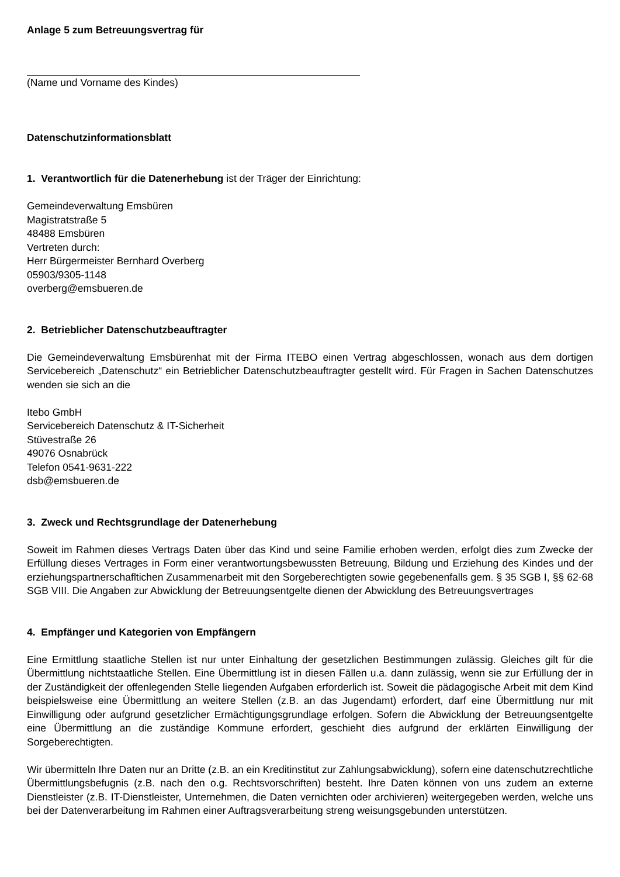Anlage 5 zum Betreuungsvertrag für
(Name und Vorname des Kindes)
Datenschutzinformationsblatt
1. Verantwortlich für die Datenerhebung ist der Träger der Einrichtung:
Gemeindeverwaltung Emsbüren
Magistratstraße 5
48488 Emsbüren
Vertreten durch:
Herr Bürgermeister Bernhard Overberg
05903/9305-1148
overberg@emsbueren.de
2. Betrieblicher Datenschutzbeauftragter
Die Gemeindeverwaltung Emsbürenhat mit der Firma ITEBO einen Vertrag abgeschlossen, wonach aus dem dortigen Servicebereich „Datenschutz“ ein Betrieblicher Datenschutzbeauftragter gestellt wird. Für Fragen in Sachen Datenschutzes wenden sie sich an die
Itebo GmbH
Servicebereich Datenschutz & IT-Sicherheit
Stüvestraße 26
49076 Osnabrück
Telefon 0541-9631-222
dsb@emsbueren.de
3. Zweck und Rechtsgrundlage der Datenerhebung
Soweit im Rahmen dieses Vertrags Daten über das Kind und seine Familie erhoben werden, erfolgt dies zum Zwecke der Erfüllung dieses Vertrages in Form einer verantwortungsbewussten Betreuung, Bildung und Erziehung des Kindes und der erziehungspartnerschafltichen Zusammenarbeit mit den Sorgeberechtigten sowie gegebenenfalls gem. § 35 SGB I, §§ 62-68 SGB VIII. Die Angaben zur Abwicklung der Betreuungsentgelte dienen der Abwicklung des Betreuungsvertrages
4. Empfänger und Kategorien von Empfängern
Eine Ermittlung staatliche Stellen ist nur unter Einhaltung der gesetzlichen Bestimmungen zulässig. Gleiches gilt für die Übermittlung nichtstaatliche Stellen. Eine Übermittlung ist in diesen Fällen u.a. dann zulässig, wenn sie zur Erfüllung der in der Zuständigkeit der offenlegenden Stelle liegenden Aufgaben erforderlich ist. Soweit die pädagogische Arbeit mit dem Kind beispielsweise eine Übermittlung an weitere Stellen (z.B. an das Jugendamt) erfordert, darf eine Übermittlung nur mit Einwilligung oder aufgrund gesetzlicher Ermächtigungsgrundlage erfolgen. Sofern die Abwicklung der Betreuungsentgelte eine Übermittlung an die zuständige Kommune erfordert, geschieht dies aufgrund der erklärten Einwilligung der Sorgeberechtigten.
Wir übermitteln Ihre Daten nur an Dritte (z.B. an ein Kreditinstitut zur Zahlungsabwicklung), sofern eine datenschutzrechtliche Übermittlungsbefugnis (z.B. nach den o.g. Rechtsvorschriften) besteht. Ihre Daten können von uns zudem an externe Dienstleister (z.B. IT-Dienstleister, Unternehmen, die Daten vernichten oder archivieren) weitergegeben werden, welche uns bei der Datenverarbeitung im Rahmen einer Auftragsverarbeitung streng weisungsgebunden unterstützen.